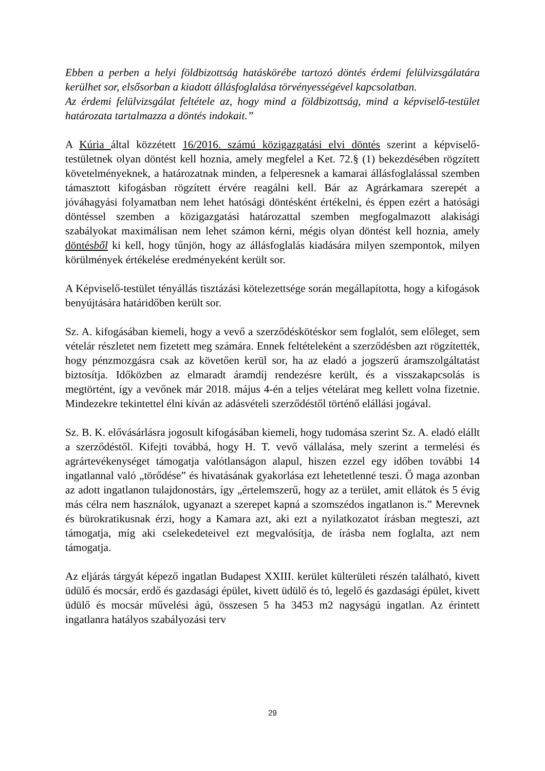Ebben a perben a helyi földbizottság hatáskörébe tartozó döntés érdemi felülvizsgálatára kerülhet sor, elsősorban a kiadott állásfoglalása törvényességével kapcsolatban.
Az érdemi felülvizsgálat feltétele az, hogy mind a földbizottság, mind a képviselő-testület határozata tartalmazza a döntés indokait.”
A Kúria által közzétett 16/2016. számú közigazgatási elvi döntés szerint a képviselő-testületnek olyan döntést kell hoznia, amely megfelel a Ket. 72.§ (1) bekezdésében rögzített követelményeknek, a határozatnak minden, a felperesnek a kamarai állásfoglalással szemben támasztott kifogásban rögzített érvére reagálni kell. Bár az Agrárkamara szerepét a jóváhagyási folyamatban nem lehet hatósági döntésként értékelni, és éppen ezért a hatósági döntéssel szemben a közigazgatási határozattal szemben megfogalmazott alakisági szabályokat maximálisan nem lehet számon kérni, mégis olyan döntést kell hoznia, amely döntésből ki kell, hogy tűnjön, hogy az állásfoglalás kiadására milyen szempontok, milyen körülmények értékelése eredményeként került sor.
A Képviselő-testület tényállás tisztázási kötelezettsége során megállapította, hogy a kifogások benyújtására határidőben került sor.
Sz. A. kifogásában kiemeli, hogy a vevő a szerződéskötéskor sem foglalót, sem előleget, sem vételár részletet nem fizetett meg számára. Ennek feltételeként a szerződésben azt rögzítették, hogy pénzmozgásra csak az követően kerül sor, ha az eladó a jogszerű áramszolgáltatást biztosítja. Időközben az elmaradt áramdíj rendezésre került, és a visszakapcsolás is megtörtént, így a vevőnek már 2018. május 4-én a teljes vételárat meg kellett volna fizetnie. Mindezekre tekintettel élni kíván az adásvételi szerződéstől történő elállási jogával.
Sz. B. K. elővásárlásra jogosult kifogásában kiemeli, hogy tudomása szerint Sz. A. eladó elállt a szerződéstől. Kifejti továbbá, hogy H. T. vevő vállalása, mely szerint a termelési és agrártevékenységet támogatja valótlanságon alapul, hiszen ezzel egy időben további 14 ingatlannal való „törődése” és hivatásának gyakorlása ezt lehetetlenné teszi. Ő maga azonban az adott ingatlanon tulajdonostárs, így „értelemszerű, hogy az a terület, amit ellátok és 5 évig más célra nem használok, ugyanazt a szerepet kapná a szomszédos ingatlanon is.” Merevnek és bürokratikusnak érzi, hogy a Kamara azt, aki ezt a nyilatkozatot írásban megteszi, azt támogatja, míg aki cselekedeteivel ezt megvalósítja, de írásba nem foglalta, azt nem támogatja.
Az eljárás tárgyát képező ingatlan Budapest XXIII. kerület külterületi részén található, kivett üdülő és mocsár, erdő és gazdasági épület, kivett üdülő és tó, legelő és gazdasági épület, kivett üdülő és mocsár művelési ágú, összesen 5 ha 3453 m2 nagyságú ingatlan. Az érintett ingatlanra hatályos szabályozási terv
29